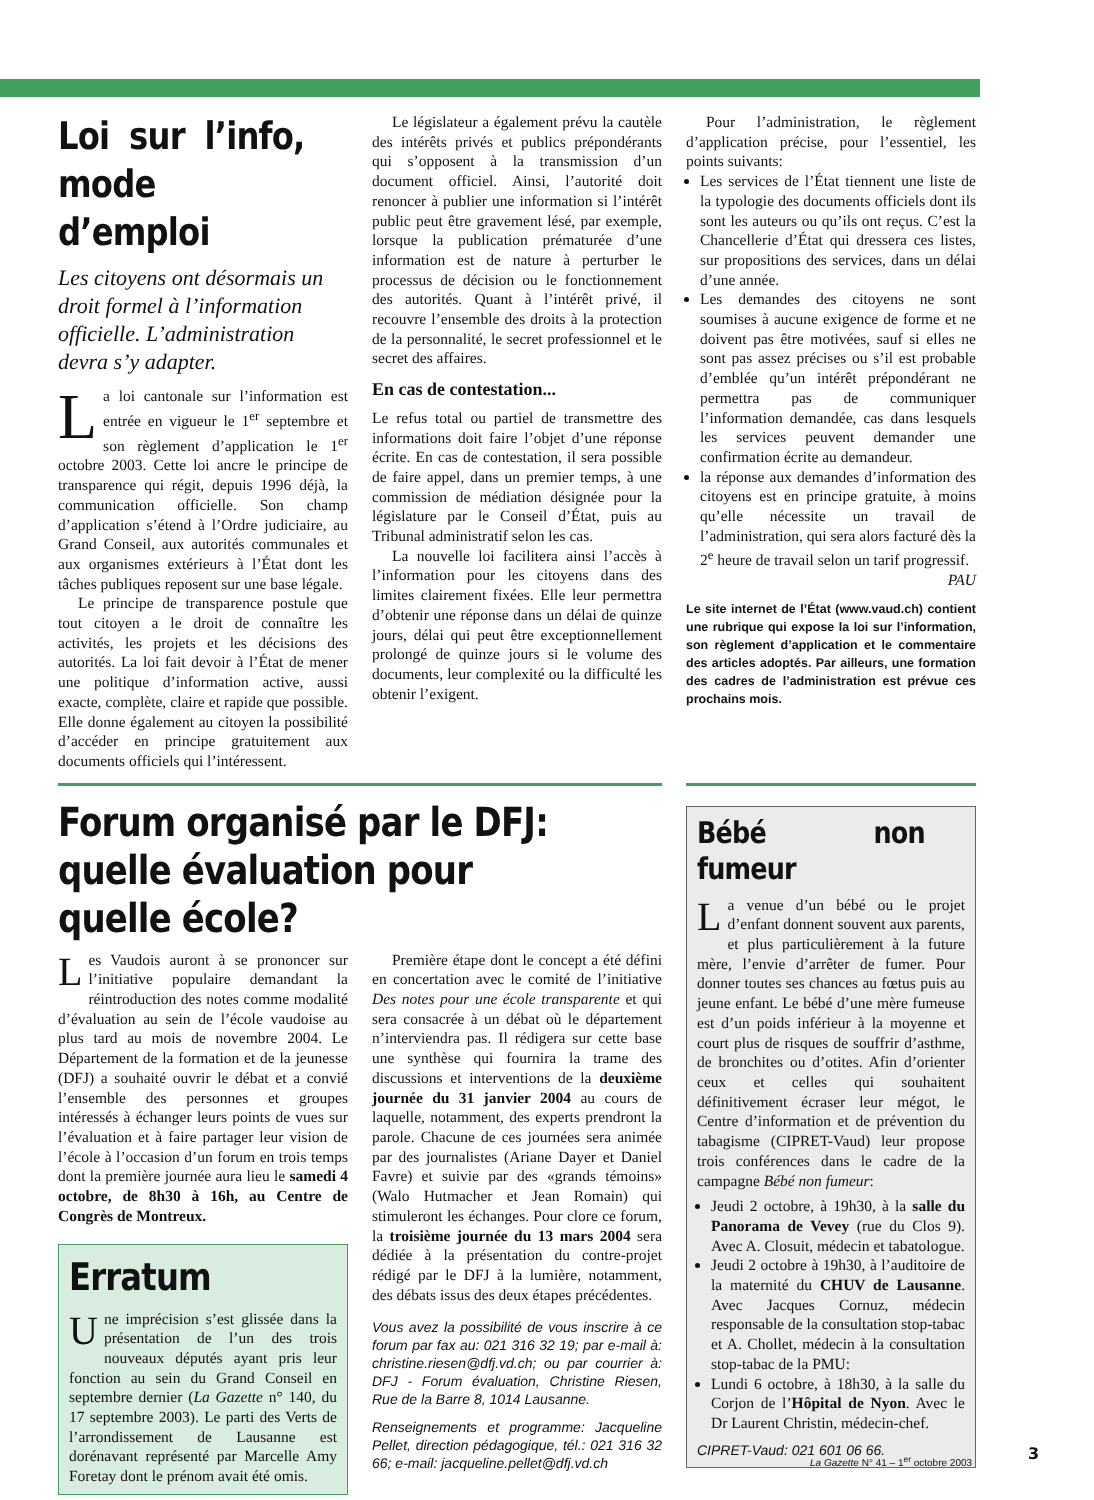Loi sur l’info, mode d’emploi
Les citoyens ont désormais un droit formel à l’information officielle. L’administration devra s’y adapter.
La loi cantonale sur l’information est entrée en vigueur le 1<sup>er</sup> septembre et son règlement d’application le 1<sup>er</sup> octobre 2003. Cette loi ancre le principe de transparence qui régit, depuis 1996 déjà, la communication officielle. Son champ d’application s’étend à l’Ordre judiciaire, au Grand Conseil, aux autorités communales et aux organismes extérieurs à l’État dont les tâches publiques reposent sur une base légale.
Le principe de transparence postule que tout citoyen a le droit de connaître les activités, les projets et les décisions des autorités. La loi fait devoir à l’État de mener une politique d’information active, aussi exacte, complète, claire et rapide que possible. Elle donne également au citoyen la possibilité d’accéder en principe gratuitement aux documents officiels qui l’intéressent.
Le législateur a également prévu la cautèle des intérêts privés et publics prépondérants qui s’opposent à la transmission d’un document officiel. Ainsi, l’autorité doit renoncer à publier une information si l’intérêt public peut être gravement lésé, par exemple, lorsque la publication prématurée d’une information est de nature à perturber le processus de décision ou le fonctionnement des autorités. Quant à l’intérêt privé, il recouvre l’ensemble des droits à la protection de la personnalité, le secret professionnel et le secret des affaires.
En cas de contestation...
Le refus total ou partiel de transmettre des informations doit faire l’objet d’une réponse écrite. En cas de contestation, il sera possible de faire appel, dans un premier temps, à une commission de médiation désignée pour la législature par le Conseil d’État, puis au Tribunal administratif selon les cas.
La nouvelle loi facilitera ainsi l’accès à l’information pour les citoyens dans des limites clairement fixées. Elle leur permettra d’obtenir une réponse dans un délai de quinze jours, délai qui peut être exceptionnellement prolongé de quinze jours si le volume des documents, leur complexité ou la difficulté les obtenir l’exigent.
Pour l’administration, le règlement d’application précise, pour l’essentiel, les points suivants:
Les services de l’État tiennent une liste de la typologie des documents officiels dont ils sont les auteurs ou qu’ils ont reçus. C’est la Chancellerie d’État qui dressera ces listes, sur propositions des services, dans un délai d’une année.
Les demandes des citoyens ne sont soumises à aucune exigence de forme et ne doivent pas être motivées, sauf si elles ne sont pas assez précises ou s’il est probable d’emblée qu’un intérêt prépondérant ne permettra pas de communiquer l’information demandée, cas dans lesquels les services peuvent demander une confirmation écrite au demandeur.
la réponse aux demandes d’information des citoyens est en principe gratuite, à moins qu’elle nécessite un travail de l’administration, qui sera alors facturé dès la 2<sup>e</sup> heure de travail selon un tarif progressif.
PAU
Le site internet de l’État (www.vaud.ch) contient une rubrique qui expose la loi sur l’information, son règlement d’application et le commentaire des articles adoptés. Par ailleurs, une formation des cadres de l’administration est prévue ces prochains mois.
Forum organisé par le DFJ: quelle évaluation pour quelle école?
Les Vaudois auront à se prononcer sur l’initiative populaire demandant la réintroduction des notes comme modalité d’évaluation au sein de l’école vaudoise au plus tard au mois de novembre 2004. Le Département de la formation et de la jeunesse (DFJ) a souhaité ouvrir le débat et a convié l’ensemble des personnes et groupes intéressés à échanger leurs points de vues sur l’évaluation et à faire partager leur vision de l’école à l’occasion d’un forum en trois temps dont la première journée aura lieu le samedi 4 octobre, de 8h30 à 16h, au Centre de Congrès de Montreux.
Erratum
Une imprécision s’est glissée dans la présentation de l’un des trois nouveaux députés ayant pris leur fonction au sein du Grand Conseil en septembre dernier (La Gazette n° 140, du 17 septembre 2003). Le parti des Verts de l’arrondissement de Lausanne est dorénavant représenté par Marcelle Amy Foretay dont le prénom avait été omis.
Première étape dont le concept a été défini en concertation avec le comité de l’initiative Des notes pour une école transparente et qui sera consacrée à un débat où le département n’interviendra pas. Il rédigera sur cette base une synthèse qui fournira la trame des discussions et interventions de la deuxième journée du 31 janvier 2004 au cours de laquelle, notamment, des experts prendront la parole. Chacune de ces journées sera animée par des journalistes (Ariane Dayer et Daniel Favre) et suivie par des «grands témoins» (Walo Hutmacher et Jean Romain) qui stimuleront les échanges. Pour clore ce forum, la troisième journée du 13 mars 2004 sera dédiée à la présentation du contre-projet rédigé par le DFJ à la lumière, notamment, des débats issus des deux étapes précédentes.
Vous avez la possibilité de vous inscrire à ce forum par fax au: 021 316 32 19; par e-mail à: christine.riesen@dfj.vd.ch; ou par courrier à: DFJ - Forum évaluation, Christine Riesen, Rue de la Barre 8, 1014 Lausanne.
Renseignements et programme: Jacqueline Pellet, direction pédagogique, tél.: 021 316 32 66; e-mail: jacqueline.pellet@dfj.vd.ch
Bébé non fumeur
La venue d’un bébé ou le projet d’enfant donnent souvent aux parents, et plus particulièrement à la future mère, l’envie d’arrêter de fumer. Pour donner toutes ses chances au fœtus puis au jeune enfant. Le bébé d’une mère fumeuse est d’un poids inférieur à la moyenne et court plus de risques de souffrir d’asthme, de bronchites ou d’otites. Afin d’orienter ceux et celles qui souhaitent définitivement écraser leur mégot, le Centre d’information et de prévention du tabagisme (CIPRET-Vaud) leur propose trois conférences dans le cadre de la campagne Bébé non fumeur:
Jeudi 2 octobre, à 19h30, à la salle du Panorama de Vevey (rue du Clos 9). Avec A. Closuit, médecin et tabatologue.
Jeudi 2 octobre à 19h30, à l’auditoire de la maternité du CHUV de Lausanne. Avec Jacques Cornuz, médecin responsable de la consultation stop-tabac et A. Chollet, médecin à la consultation stop-tabac de la PMU:
Lundi 6 octobre, à 18h30, à la salle du Corjon de l’Hôpital de Nyon. Avec le Dr Laurent Christin, médecin-chef.
CIPRET-Vaud: 021 601 06 66.
La Gazette N° 41 – 1<sup>er</sup> octobre 2003
3